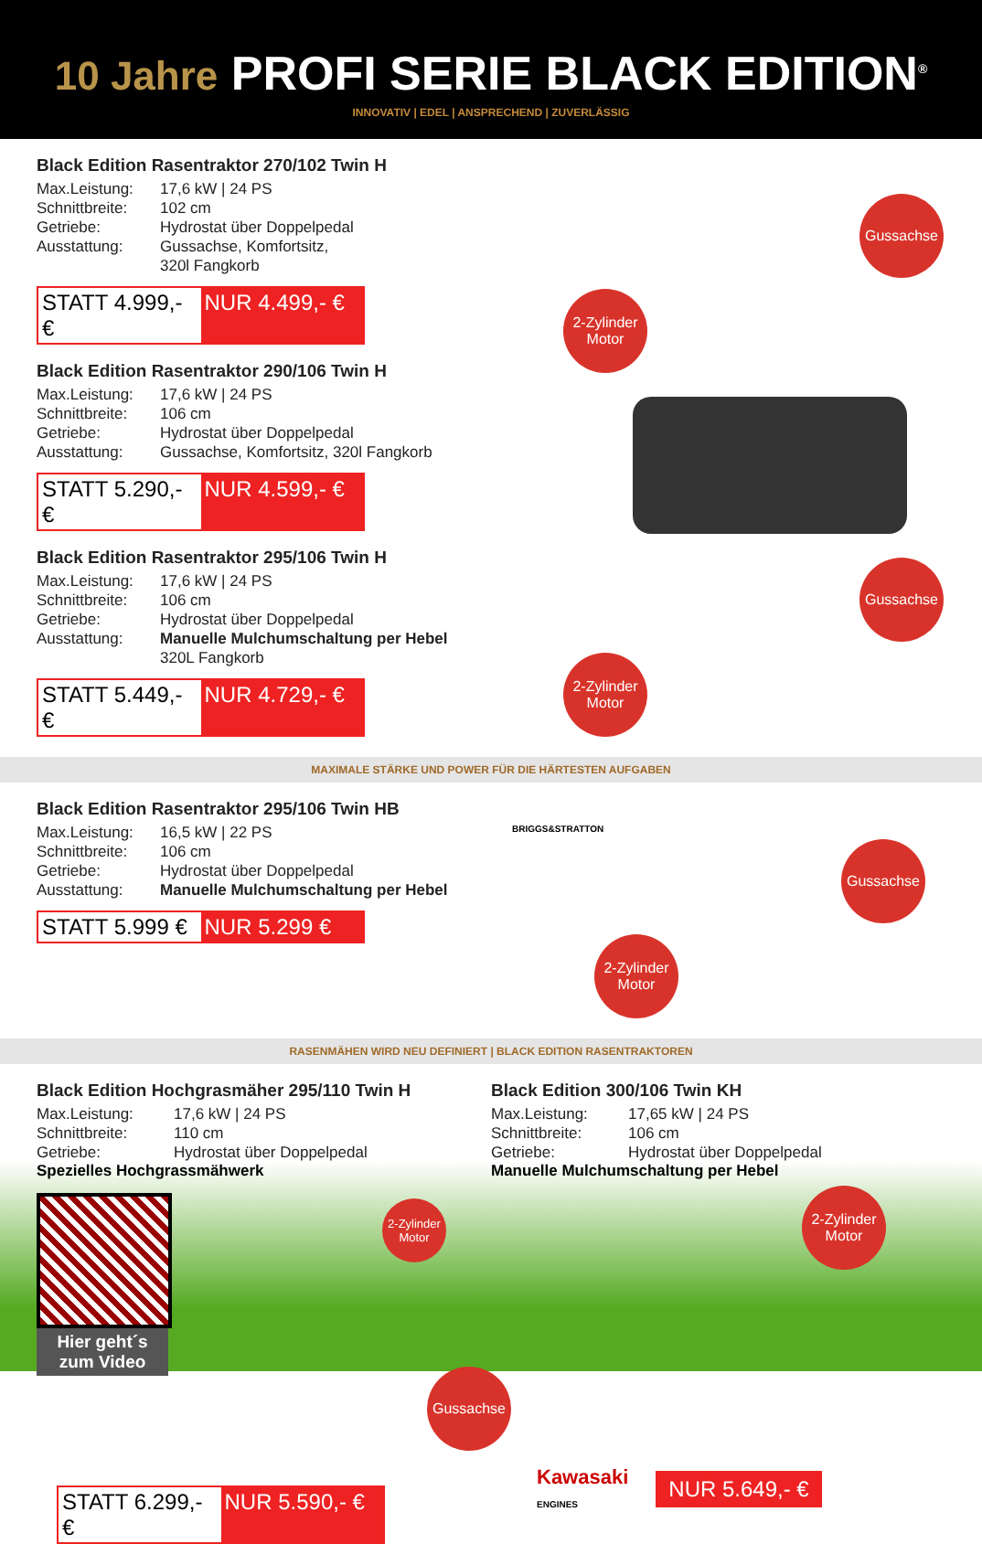10 Jahre PROFI SERIE BLACK EDITION<sup>®</sup>
INNOVATIV | EDEL | ANSPRECHEND | ZUVERLÄSSIG
Black Edition Rasentraktor 270/102 Twin H
Max.Leistung: 17,6 kW | 24 PS Schnittbreite: 102 cm Getriebe: Hydrostat über Doppelpedal Ausstattung: Gussachse, Komfortsitz,
320l Fangkorb
STATT 4.999,- € NUR 4.499,- €
Black Edition Rasentraktor 290/106 Twin H
Max.Leistung: 17,6 kW | 24 PS Schnittbreite: 106 cm Getriebe: Hydrostat über Doppelpedal Ausstattung: Gussachse, Komfortsitz, 320l Fangkorb
STATT 5.290,- € NUR 4.599,- €
Black Edition Rasentraktor 295/106 Twin H
Max.Leistung: 17,6 kW | 24 PS Schnittbreite: 106 cm Getriebe: Hydrostat über Doppelpedal Ausstattung: Manuelle Mulchumschaltung per Hebel
320L Fangkorb
STATT 5.449,- € NUR 4.729,- €
Gussachse
2-Zylinder Motor
Gussachse
2-Zylinder Motor
MAXIMALE STÄRKE UND POWER FÜR DIE HÄRTESTEN AUFGABEN
Black Edition Rasentraktor 295/106 Twin HB
Max.Leistung: 16,5 kW | 22 PS Schnittbreite: 106 cm Getriebe: Hydrostat über Doppelpedal Ausstattung: Manuelle Mulchumschaltung per Hebel
STATT 5.999 € NUR 5.299 €
BRIGGS&STRATTON
Gussachse
2-Zylinder Motor
RASENMÄHEN WIRD NEU DEFINIERT | BLACK EDITION RASENTRAKTOREN
Black Edition Hochgrasmäher 295/110 Twin H
Max.Leistung: 17,6 kW | 24 PS Schnittbreite: 110 cm Getriebe: Hydrostat über Doppelpedal
Spezielles Hochgrassmähwerk
Hier geht´s zum Video
2-Zylinder Motor
STATT 6.299,- € NUR 5.590,- €
Black Edition 300/106 Twin KH
Max.Leistung: 17,65 kW | 24 PS Schnittbreite: 106 cm Getriebe: Hydrostat über Doppelpedal
Manuelle Mulchumschaltung per Hebel
2-Zylinder Motor
Gussachse
Kawasaki
ENGINES
NUR 5.649,- €